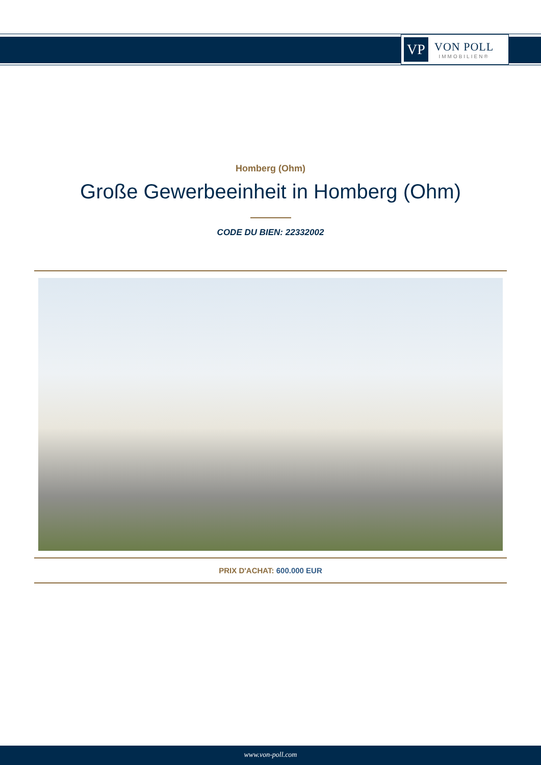VP
VON POLL
IMMOBILIEN®
Homberg (Ohm)
Große Gewerbeeinheit in Homberg (Ohm)
CODE DU BIEN: 22332002
PRIX D'ACHAT: 600.000 EUR
www.von-poll.com